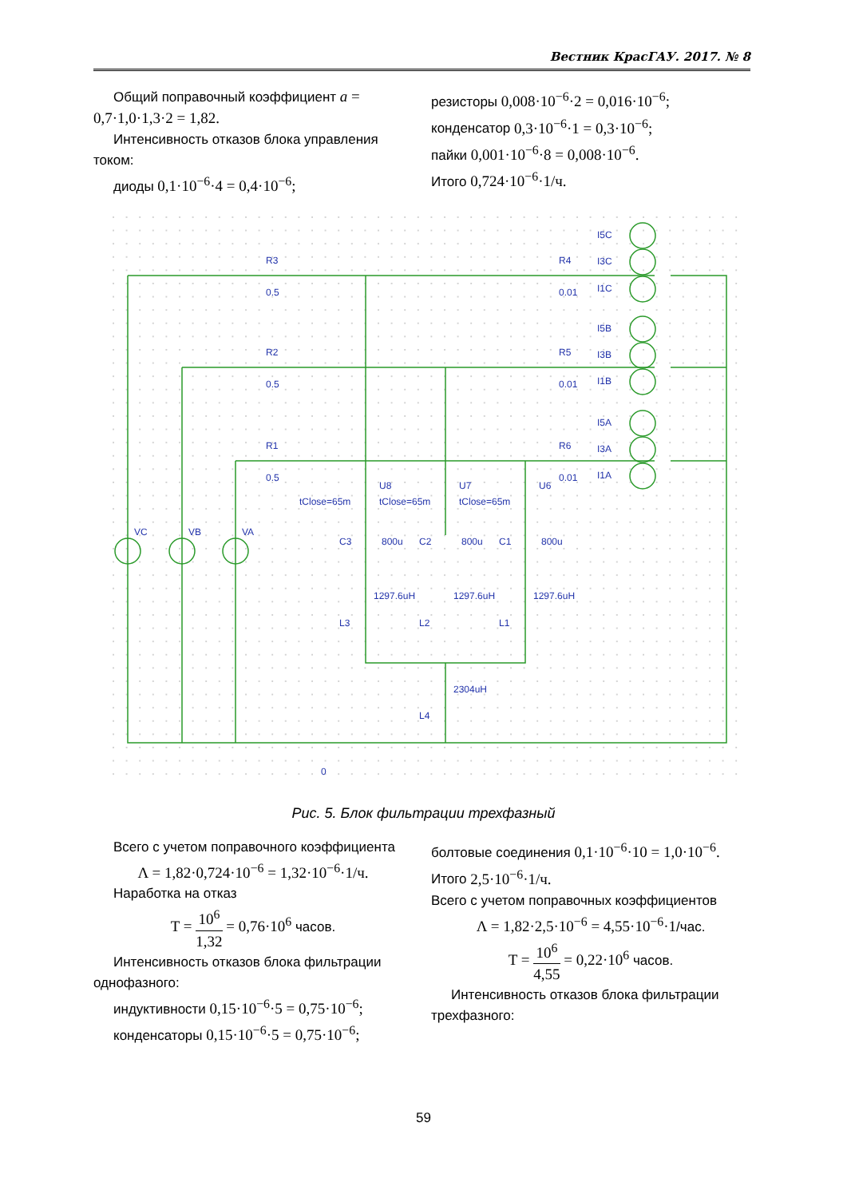Вестник КрасГАУ. 2017. № 8
Общий поправочный коэффициент a = 0,7·1,0·1,3·2 = 1,82.
Интенсивность отказов блока управления током:
диоды 0,1·10<sup>−6</sup>·4 = 0,4·10<sup>−6</sup>;
резисторы 0,008·10<sup>−6</sup>·2 = 0,016·10<sup>−6</sup>;
конденсатор 0,3·10<sup>−6</sup>·1 = 0,3·10<sup>−6</sup>;
пайки 0,001·10<sup>−6</sup>·8 = 0,008·10<sup>−6</sup>.
Итого 0,724·10<sup>−6</sup>·1/ч.
R3
0.5
R2
0.5
R1
0.5
R4
0.01
R5
0.01
R6
0.01
I5C
I3C
I1C
I5B
I3B
I1B
I5A
I3A
I1A
VC
VB
VA
U8
U7
U6
tClose=65m
tClose=65m
tClose=65m
C3
800u
C2
800u
C1
800u
1297.6uH
1297.6uH
1297.6uH
L3
L2
L1
2304uH
L4
0
Рис. 5. Блок фильтрации трехфазный
Всего с учетом поправочного коэффициента
Λ = 1,82·0,724·10<sup>−6</sup> = 1,32·10<sup>−6</sup>·1/ч.
Наработка на отказ
T = 10<sup>6</sup> 1,32 = 0,76·10<sup>6</sup> часов.
Интенсивность отказов блока фильтрации однофазного:
индуктивности 0,15·10<sup>−6</sup>·5 = 0,75·10<sup>−6</sup>;
конденсаторы 0,15·10<sup>−6</sup>·5 = 0,75·10<sup>−6</sup>;
болтовые соединения 0,1·10<sup>−6</sup>·10 = 1,0·10<sup>−6</sup>.
Итого 2,5·10<sup>−6</sup>·1/ч.
Всего с учетом поправочных коэффициентов
Λ = 1,82·2,5·10<sup>−6</sup> = 4,55·10<sup>−6</sup>·1/час.
T = 10<sup>6</sup> 4,55 = 0,22·10<sup>6</sup> часов.
Интенсивность отказов блока фильтрации трехфазного:
59